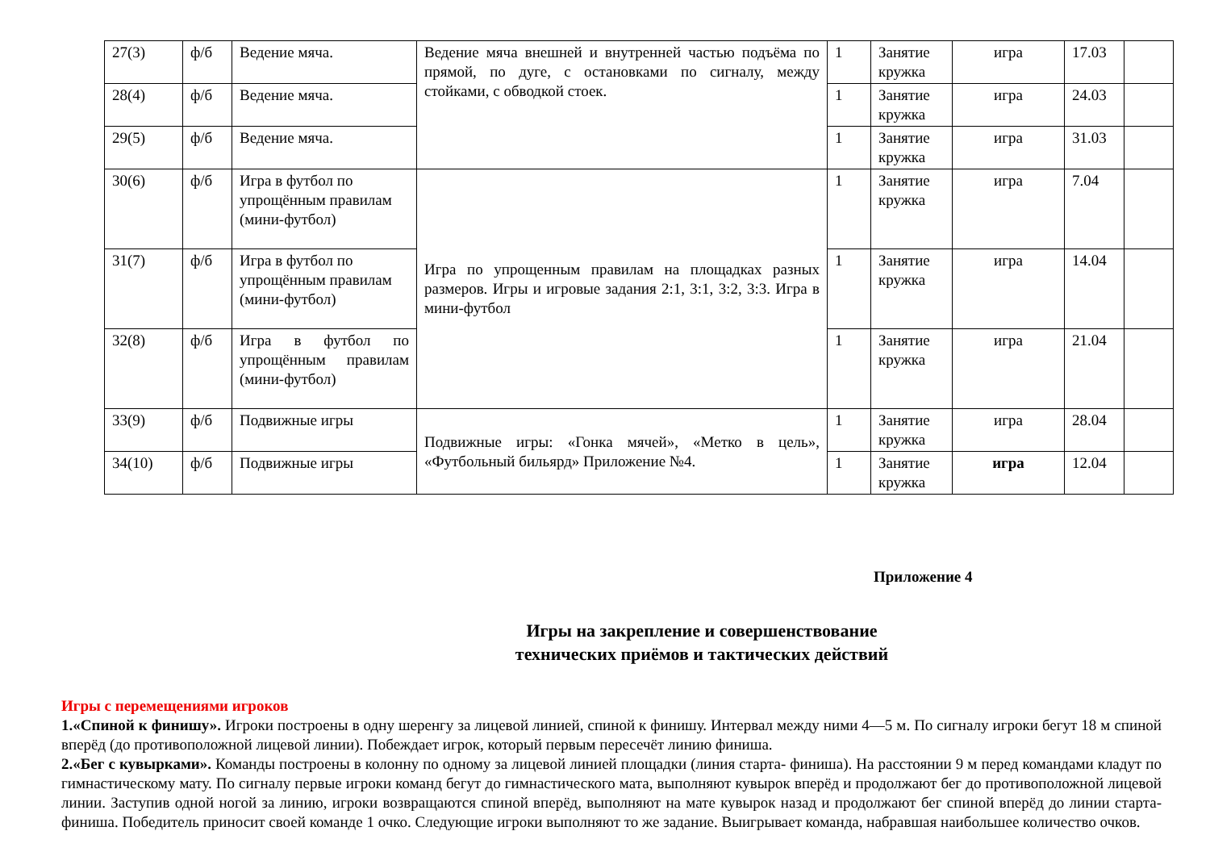| 27(3) | ф/б | Ведение мяча. | Ведение мяча внешней и внутренней частью подъёма по прямой, по дуге, с остановками по сигналу, между стойками, с обводкой стоек. | 1 | Занятие кружка | игра | 17.03 | |
| 28(4) | ф/б | Ведение мяча. | | 1 | Занятие кружка | игра | 24.03 | |
| 29(5) | ф/б | Ведение мяча. | | 1 | Занятие кружка | игра | 31.03 | |
| 30(6) | ф/б | Игра в футбол по упрощённым правилам (мини-футбол) | Игра по упрощенным правилам на площадках разных размеров. Игры и игровые задания 2:1, 3:1, 3:2, 3:3. Игра в мини-футбол | 1 | Занятие кружка | игра | 7.04 | |
| 31(7) | ф/б | Игра в футбол по упрощённым правилам (мини-футбол) | | 1 | Занятие кружка | игра | 14.04 | |
| 32(8) | ф/б | Игра в футбол по упрощённым правилам (мини-футбол) | | 1 | Занятие кружка | игра | 21.04 | |
| 33(9) | ф/б | Подвижные игры | Подвижные игры: «Гонка мячей», «Метко в цель», «Футбольный бильярд» Приложение №4. | 1 | Занятие кружка | игра | 28.04 | |
| 34(10) | ф/б | Подвижные игры | | 1 | Занятие кружка | игра | 12.04 | |
Приложение 4
Игры на закрепление и совершенствование
технических приёмов и тактических действий
Игры с перемещениями игроков
1.«Спиной к финишу». Игроки построены в одну шеренгу за лицевой линией, спиной к финишу. Интервал между ними 4—5 м. По сигналу игроки бегут 18 м спиной вперёд (до противоположной лицевой линии). Побеждает игрок, который первым пересечёт линию финиша.
2.«Бег с кувырками». Команды построены в колонну по одному за лицевой линией площадки (линия старта- финиша). На расстоянии 9 м перед командами кладут по гимнастическому мату. По сигналу первые игроки команд бегут до гимнастического мата, выполняют кувырок вперёд и продолжают бег до противоположной лицевой линии. Заступив одной ногой за линию, игроки возвращаются спиной вперёд, выполняют на мате кувырок назад и продолжают бег спиной вперёд до линии старта-финиша. Победитель приносит своей команде 1 очко. Следующие игроки выполняют то же задание. Выигрывает команда, набравшая наибольшее количество очков.